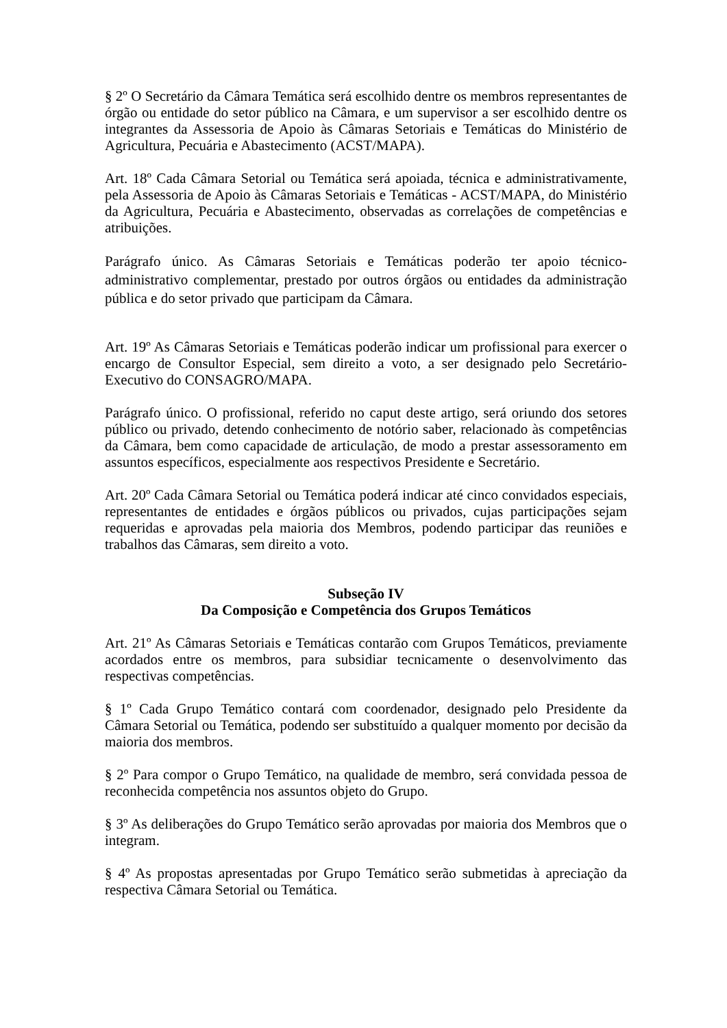§ 2º O Secretário da Câmara Temática será escolhido dentre os membros representantes de órgão ou entidade do setor público na Câmara, e um supervisor a ser escolhido dentre os integrantes da Assessoria de Apoio às Câmaras Setoriais e Temáticas do Ministério de Agricultura, Pecuária e Abastecimento (ACST/MAPA).
Art. 18º Cada Câmara Setorial ou Temática será apoiada, técnica e administrativamente, pela Assessoria de Apoio às Câmaras Setoriais e Temáticas - ACST/MAPA, do Ministério da Agricultura, Pecuária e Abastecimento, observadas as correlações de competências e atribuições.
Parágrafo único. As Câmaras Setoriais e Temáticas poderão ter apoio técnico-administrativo complementar, prestado por outros órgãos ou entidades da administração pública e do setor privado que participam da Câmara.
Art. 19º As Câmaras Setoriais e Temáticas poderão indicar um profissional para exercer o encargo de Consultor Especial, sem direito a voto, a ser designado pelo Secretário-Executivo do CONSAGRO/MAPA.
Parágrafo único. O profissional, referido no caput deste artigo, será oriundo dos setores público ou privado, detendo conhecimento de notório saber, relacionado às competências da Câmara, bem como capacidade de articulação, de modo a prestar assessoramento em assuntos específicos, especialmente aos respectivos Presidente e Secretário.
Art. 20º Cada Câmara Setorial ou Temática poderá indicar até cinco convidados especiais, representantes de entidades e órgãos públicos ou privados, cujas participações sejam requeridas e aprovadas pela maioria dos Membros, podendo participar das reuniões e trabalhos das Câmaras, sem direito a voto.
Subseção IV
Da Composição e Competência dos Grupos Temáticos
Art. 21º As Câmaras Setoriais e Temáticas contarão com Grupos Temáticos, previamente acordados entre os membros, para subsidiar tecnicamente o desenvolvimento das respectivas competências.
§ 1º Cada Grupo Temático contará com coordenador, designado pelo Presidente da Câmara Setorial ou Temática, podendo ser substituído a qualquer momento por decisão da maioria dos membros.
§ 2º Para compor o Grupo Temático, na qualidade de membro, será convidada pessoa de reconhecida competência nos assuntos objeto do Grupo.
§ 3º As deliberações do Grupo Temático serão aprovadas por maioria dos Membros que o integram.
§ 4º As propostas apresentadas por Grupo Temático serão submetidas à apreciação da respectiva Câmara Setorial ou Temática.